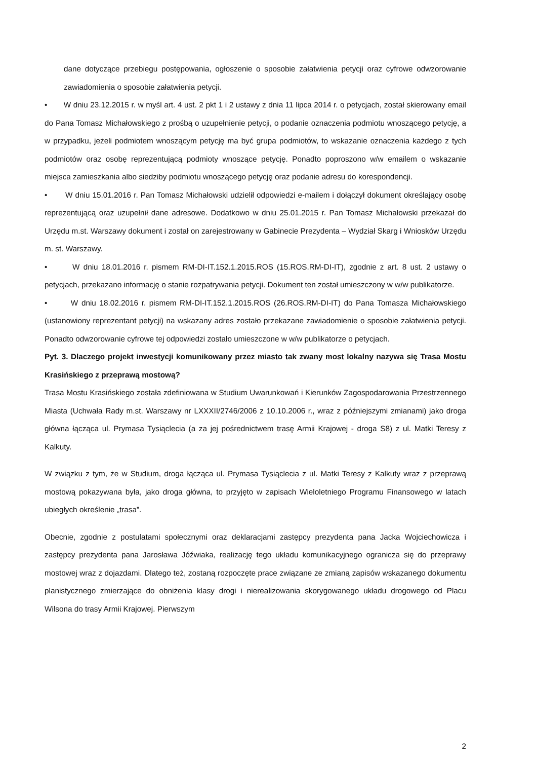dane dotyczące przebiegu postępowania, ogłoszenie o sposobie załatwienia petycji oraz cyfrowe odwzorowanie zawiadomienia o sposobie załatwienia petycji.
• W dniu 23.12.2015 r. w myśl art. 4 ust. 2 pkt 1 i 2 ustawy z dnia 11 lipca 2014 r. o petycjach, został skierowany email do Pana Tomasz Michałowskiego z prośbą o uzupełnienie petycji, o podanie oznaczenia podmiotu wnoszącego petycję, a w przypadku, jeżeli podmiotem wnoszącym petycję ma być grupa podmiotów, to wskazanie oznaczenia każdego z tych podmiotów oraz osobę reprezentującą podmioty wnoszące petycję. Ponadto poproszono w/w emailem o wskazanie miejsca zamieszkania albo siedziby podmiotu wnoszącego petycję oraz podanie adresu do korespondencji.
• W dniu 15.01.2016 r. Pan Tomasz Michałowski udzielił odpowiedzi e-mailem i dołączył dokument określający osobę reprezentującą oraz uzupełnił dane adresowe. Dodatkowo w dniu 25.01.2015 r. Pan Tomasz Michałowski przekazał do Urzędu m.st. Warszawy dokument i został on zarejestrowany w Gabinecie Prezydenta – Wydział Skarg i Wniosków Urzędu m. st. Warszawy.
• W dniu 18.01.2016 r. pismem RM-DI-IT.152.1.2015.ROS (15.ROS.RM-DI-IT), zgodnie z art. 8 ust. 2 ustawy o petycjach, przekazano informację o stanie rozpatrywania petycji. Dokument ten został umieszczony w w/w publikatorze.
• W dniu 18.02.2016 r. pismem RM-DI-IT.152.1.2015.ROS (26.ROS.RM-DI-IT) do Pana Tomasza Michałowskiego (ustanowiony reprezentant petycji) na wskazany adres zostało przekazane zawiadomienie o sposobie załatwienia petycji. Ponadto odwzorowanie cyfrowe tej odpowiedzi zostało umieszczone w w/w publikatorze o petycjach.
Pyt. 3. Dlaczego projekt inwestycji komunikowany przez miasto tak zwany most lokalny nazywa się Trasa Mostu Krasińskiego z przeprawą mostową?
Trasa Mostu Krasińskiego została zdefiniowana w Studium Uwarunkowań i Kierunków Zagospodarowania Przestrzennego Miasta (Uchwała Rady m.st. Warszawy nr LXXXII/2746/2006 z 10.10.2006 r., wraz z późniejszymi zmianami) jako droga główna łącząca ul. Prymasa Tysiąclecia (a za jej pośrednictwem trasę Armii Krajowej - droga S8) z ul. Matki Teresy z Kalkuty.
W związku z tym, że w Studium, droga łącząca ul. Prymasa Tysiąclecia z ul. Matki Teresy z Kalkuty wraz z przeprawą mostową pokazywana była, jako droga główna, to przyjęto w zapisach Wieloletniego Programu Finansowego w latach ubiegłych określenie „trasa”.
Obecnie, zgodnie z postulatami społecznymi oraz deklaracjami zastępcy prezydenta pana Jacka Wojciechowicza i zastępcy prezydenta pana Jarosława Jóźwiaka, realizację tego układu komunikacyjnego ogranicza się do przeprawy mostowej wraz z dojazdami. Dlatego też, zostaną rozpoczęte prace związane ze zmianą zapisów wskazanego dokumentu planistycznego zmierzające do obniżenia klasy drogi i nierealizowania skorygowanego układu drogowego od Placu Wilsona do trasy Armii Krajowej. Pierwszym
2